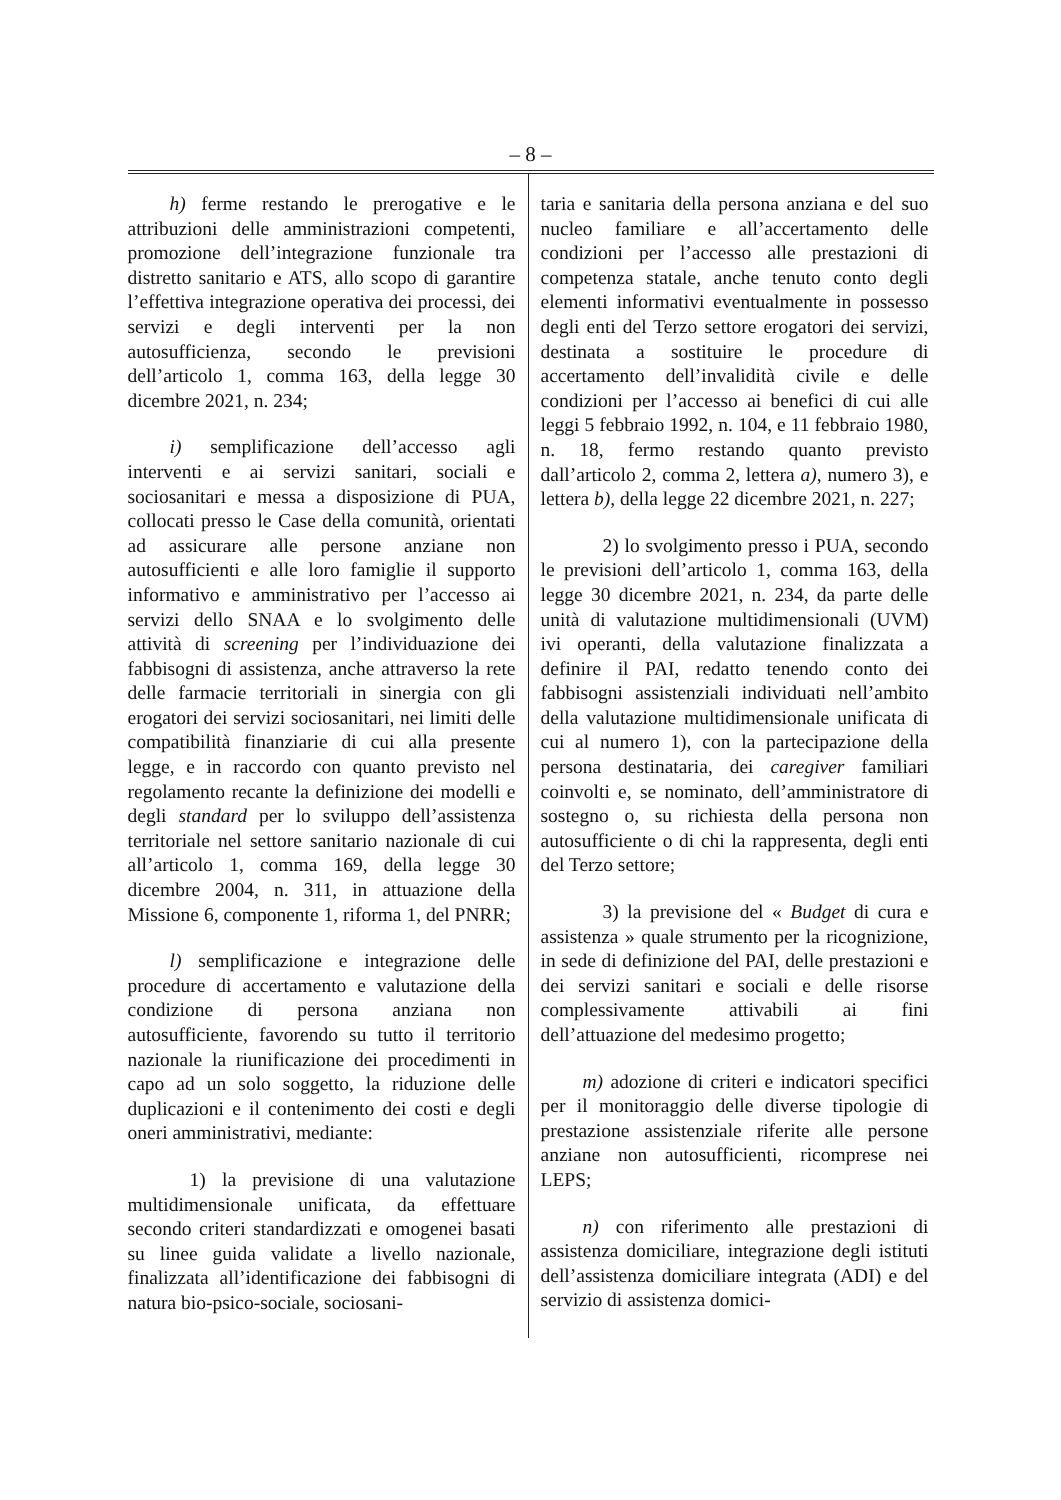– 8 –
h) ferme restando le prerogative e le attribuzioni delle amministrazioni competenti, promozione dell’integrazione funzionale tra distretto sanitario e ATS, allo scopo di garantire l’effettiva integrazione operativa dei processi, dei servizi e degli interventi per la non autosufficienza, secondo le previsioni dell’articolo 1, comma 163, della legge 30 dicembre 2021, n. 234;
i) semplificazione dell’accesso agli interventi e ai servizi sanitari, sociali e sociosanitari e messa a disposizione di PUA, collocati presso le Case della comunità, orientati ad assicurare alle persone anziane non autosufficienti e alle loro famiglie il supporto informativo e amministrativo per l’accesso ai servizi dello SNAA e lo svolgimento delle attività di screening per l’individuazione dei fabbisogni di assistenza, anche attraverso la rete delle farmacie territoriali in sinergia con gli erogatori dei servizi sociosanitari, nei limiti delle compatibilità finanziarie di cui alla presente legge, e in raccordo con quanto previsto nel regolamento recante la definizione dei modelli e degli standard per lo sviluppo dell’assistenza territoriale nel settore sanitario nazionale di cui all’articolo 1, comma 169, della legge 30 dicembre 2004, n. 311, in attuazione della Missione 6, componente 1, riforma 1, del PNRR;
l) semplificazione e integrazione delle procedure di accertamento e valutazione della condizione di persona anziana non autosufficiente, favorendo su tutto il territorio nazionale la riunificazione dei procedimenti in capo ad un solo soggetto, la riduzione delle duplicazioni e il contenimento dei costi e degli oneri amministrativi, mediante:
1) la previsione di una valutazione multidimensionale unificata, da effettuare secondo criteri standardizzati e omogenei basati su linee guida validate a livello nazionale, finalizzata all’identificazione dei fabbisogni di natura bio-psico-sociale, sociosani-
taria e sanitaria della persona anziana e del suo nucleo familiare e all’accertamento delle condizioni per l’accesso alle prestazioni di competenza statale, anche tenuto conto degli elementi informativi eventualmente in possesso degli enti del Terzo settore erogatori dei servizi, destinata a sostituire le procedure di accertamento dell’invalidità civile e delle condizioni per l’accesso ai benefici di cui alle leggi 5 febbraio 1992, n. 104, e 11 febbraio 1980, n. 18, fermo restando quanto previsto dall’articolo 2, comma 2, lettera a), numero 3), e lettera b), della legge 22 dicembre 2021, n. 227;
2) lo svolgimento presso i PUA, secondo le previsioni dell’articolo 1, comma 163, della legge 30 dicembre 2021, n. 234, da parte delle unità di valutazione multidimensionali (UVM) ivi operanti, della valutazione finalizzata a definire il PAI, redatto tenendo conto dei fabbisogni assistenziali individuati nell’ambito della valutazione multidimensionale unificata di cui al numero 1), con la partecipazione della persona destinataria, dei caregiver familiari coinvolti e, se nominato, dell’amministratore di sostegno o, su richiesta della persona non autosufficiente o di chi la rappresenta, degli enti del Terzo settore;
3) la previsione del « Budget di cura e assistenza » quale strumento per la ricognizione, in sede di definizione del PAI, delle prestazioni e dei servizi sanitari e sociali e delle risorse complessivamente attivabili ai fini dell’attuazione del medesimo progetto;
m) adozione di criteri e indicatori specifici per il monitoraggio delle diverse tipologie di prestazione assistenziale riferite alle persone anziane non autosufficienti, ricomprese nei LEPS;
n) con riferimento alle prestazioni di assistenza domiciliare, integrazione degli istituti dell’assistenza domiciliare integrata (ADI) e del servizio di assistenza domici-